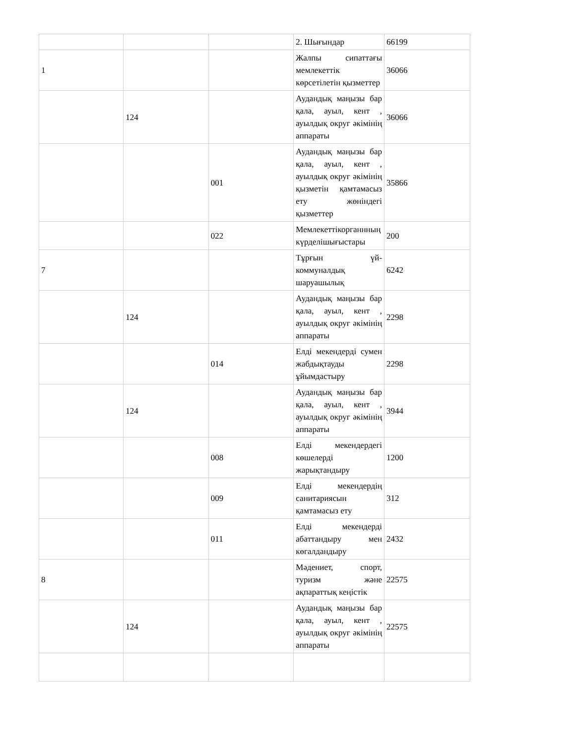| | | | 2. Шығындар | 66199 |
| 1 | | | Жалпы сипаттағы мемлекеттік көрсетілетін қызметтер | 36066 |
| | 124 | | Аудандық маңызы бар қала, ауыл, кент , ауылдық округ әкімінің аппараты | 36066 |
| | | 001 | Аудандық маңызы бар қала, ауыл, кент , ауылдық округ әкімінің қызметін қамтамасыз ету жөніндегі қызметтер | 35866 |
| | | 022 | Мемлекеттікорганнның күрделішығыстары | 200 |
| 7 | | | Тұрғын үй-коммуналдық шаруашылық | 6242 |
| | 124 | | Аудандық маңызы бар қала, ауыл, кент , ауылдық округ әкімінің аппараты | 2298 |
| | | 014 | Елді мекендерді сумен жабдықтауды ұйымдастыру | 2298 |
| | 124 | | Аудандық маңызы бар қала, ауыл, кент , ауылдық округ әкімінің аппараты | 3944 |
| | | 008 | Елді мекендердегі көшелерді жарықтандыру | 1200 |
| | | 009 | Елді мекендердің санитариясын қамтамасыз ету | 312 |
| | | 011 | Елді мекендерді абаттандыру мен көгалдандыру | 2432 |
| 8 | | | Мәдениет, спорт, туризм және ақпараттық кеңістік | 22575 |
| | 124 | | Аудандық маңызы бар қала, ауыл, кент , ауылдық округ әкімінің аппараты | 22575 |